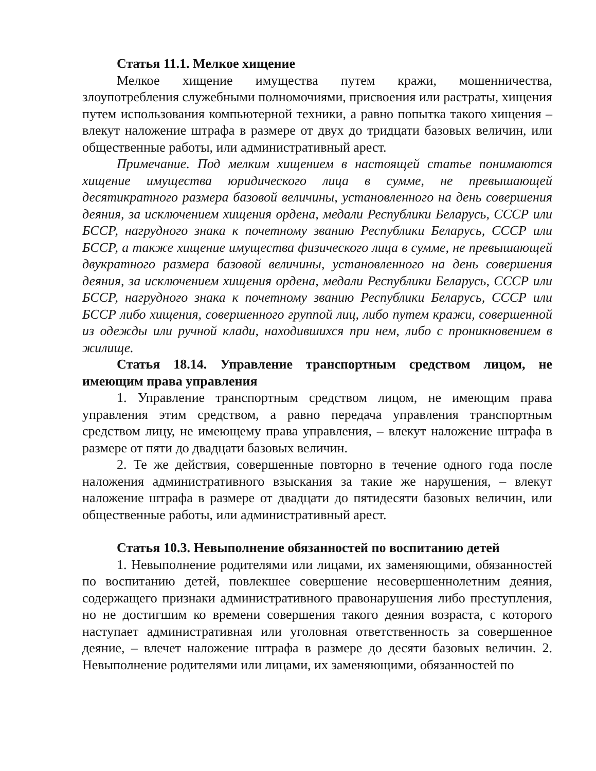Статья 11.1. Мелкое хищение
Мелкое хищение имущества путем кражи, мошенничества, злоупотребления служебными полномочиями, присвоения или растраты, хищения путем использования компьютерной техники, а равно попытка такого хищения – влекут наложение штрафа в размере от двух до тридцати базовых величин, или общественные работы, или административный арест.
Примечание. Под мелким хищением в настоящей статье понимаются хищение имущества юридического лица в сумме, не превышающей десятикратного размера базовой величины, установленного на день совершения деяния, за исключением хищения ордена, медали Республики Беларусь, СССР или БССР, нагрудного знака к почетному званию Республики Беларусь, СССР или БССР, а также хищение имущества физического лица в сумме, не превышающей двукратного размера базовой величины, установленного на день совершения деяния, за исключением хищения ордена, медали Республики Беларусь, СССР или БССР, нагрудного знака к почетному званию Республики Беларусь, СССР или БССР либо хищения, совершенного группой лиц, либо путем кражи, совершенной из одежды или ручной клади, находившихся при нем, либо с проникновением в жилище.
Статья 18.14. Управление транспортным средством лицом, не имеющим права управления
1. Управление транспортным средством лицом, не имеющим права управления этим средством, а равно передача управления транспортным средством лицу, не имеющему права управления, – влекут наложение штрафа в размере от пяти до двадцати базовых величин.
2. Те же действия, совершенные повторно в течение одного года после наложения административного взыскания за такие же нарушения, – влекут наложение штрафа в размере от двадцати до пятидесяти базовых величин, или общественные работы, или административный арест.
Статья 10.3. Невыполнение обязанностей по воспитанию детей
1. Невыполнение родителями или лицами, их заменяющими, обязанностей по воспитанию детей, повлекшее совершение несовершеннолетним деяния, содержащего признаки административного правонарушения либо преступления, но не достигшим ко времени совершения такого деяния возраста, с которого наступает административная или уголовная ответственность за совершенное деяние, – влечет наложение штрафа в размере до десяти базовых величин. 2. Невыполнение родителями или лицами, их заменяющими, обязанностей по